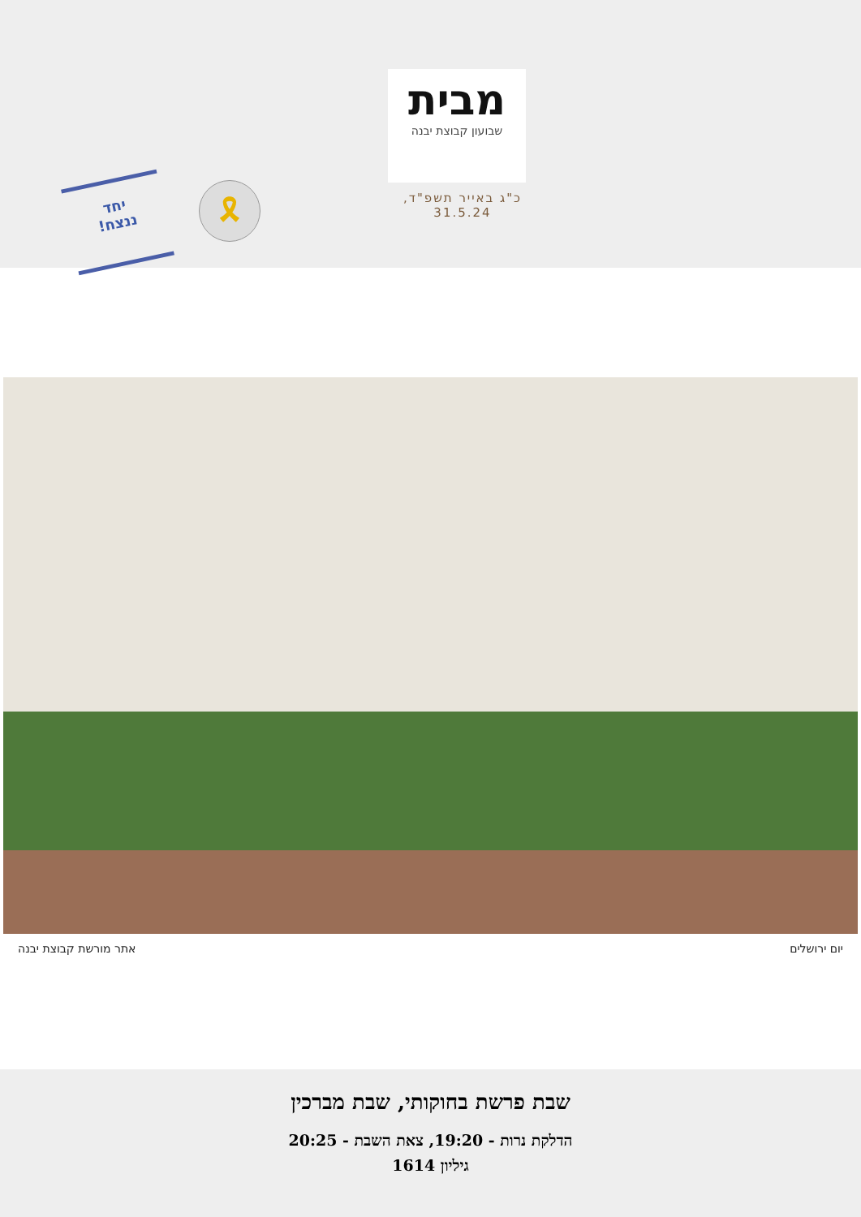מבית
שבועון קבוצת יבנה
כ"ג באייר תשפ"ד, 31.5.24
יחד
ננצח!
🎗
יום ירושלים אתר מורשת קבוצת יבנה
שבת פרשת בחוקותי, שבת מברכין
הדלקת נרות - 19:20, צאת השבת - 20:25
גיליון 1614